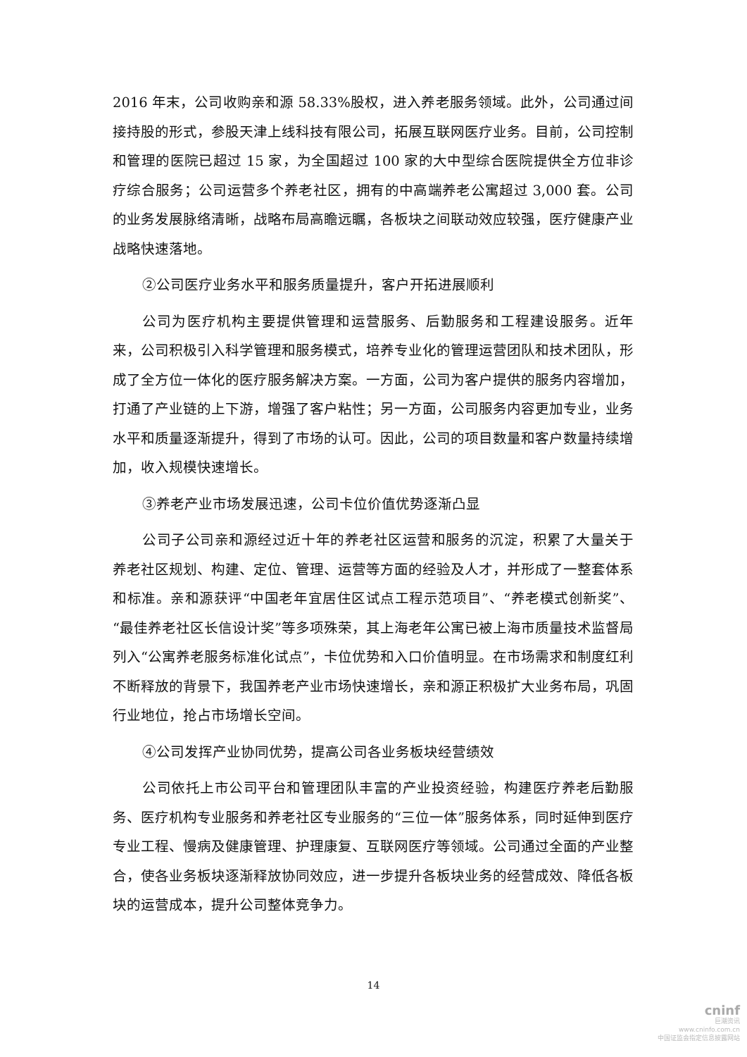2016 年末，公司收购亲和源 58.33%股权，进入养老服务领域。此外，公司通过间接持股的形式，参股天津上线科技有限公司，拓展互联网医疗业务。目前，公司控制和管理的医院已超过 15 家，为全国超过 100 家的大中型综合医院提供全方位非诊疗综合服务；公司运营多个养老社区，拥有的中高端养老公寓超过 3,000 套。公司的业务发展脉络清晰，战略布局高瞻远瞩，各板块之间联动效应较强，医疗健康产业战略快速落地。
②公司医疗业务水平和服务质量提升，客户开拓进展顺利
公司为医疗机构主要提供管理和运营服务、后勤服务和工程建设服务。近年来，公司积极引入科学管理和服务模式，培养专业化的管理运营团队和技术团队，形成了全方位一体化的医疗服务解决方案。一方面，公司为客户提供的服务内容增加，打通了产业链的上下游，增强了客户粘性；另一方面，公司服务内容更加专业，业务水平和质量逐渐提升，得到了市场的认可。因此，公司的项目数量和客户数量持续增加，收入规模快速增长。
③养老产业市场发展迅速，公司卡位价值优势逐渐凸显
公司子公司亲和源经过近十年的养老社区运营和服务的沉淀，积累了大量关于养老社区规划、构建、定位、管理、运营等方面的经验及人才，并形成了一整套体系和标准。亲和源获评“中国老年宜居住区试点工程示范项目”、“养老模式创新奖”、“最佳养老社区长信设计奖”等多项殊荣，其上海老年公寓已被上海市质量技术监督局列入“公寓养老服务标准化试点”，卡位优势和入口价值明显。在市场需求和制度红利不断释放的背景下，我国养老产业市场快速增长，亲和源正积极扩大业务布局，巩固行业地位，抢占市场增长空间。
④公司发挥产业协同优势，提高公司各业务板块经营绩效
公司依托上市公司平台和管理团队丰富的产业投资经验，构建医疗养老后勤服务、医疗机构专业服务和养老社区专业服务的“三位一体”服务体系，同时延伸到医疗专业工程、慢病及健康管理、护理康复、互联网医疗等领域。公司通过全面的产业整合，使各业务板块逐渐释放协同效应，进一步提升各板块业务的经营成效、降低各板块的运营成本，提升公司整体竞争力。
14
cninf
巨潮资讯
www.cninfo.com.cn
中国证监会指定信息披露网站